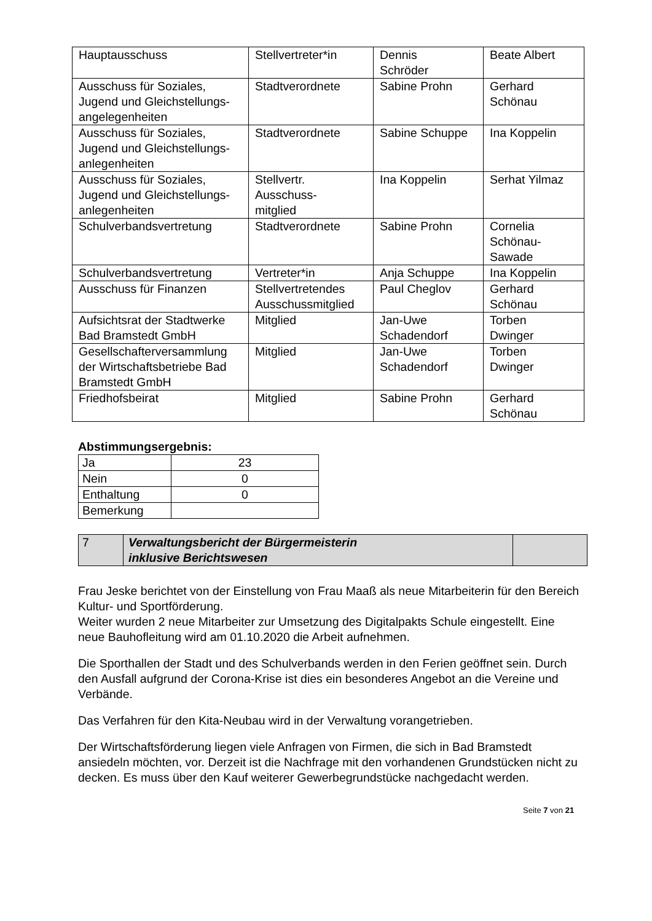| Hauptausschuss | Stellvertreter*in | Dennis Schröder | Beate Albert |
| Ausschuss für Soziales, Jugend und Gleichstellungs-angelegenheiten | Stadtverordnete | Sabine Prohn | Gerhard Schönau |
| Ausschuss für Soziales, Jugend und Gleichstellungs-anlegenheiten | Stadtverordnete | Sabine Schuppe | Ina Koppelin |
| Ausschuss für Soziales, Jugend und Gleichstellungs-anlegenheiten | Stellvertr. Ausschuss- mitglied | Ina Koppelin | Serhat Yilmaz |
| Schulverbandsvertretung | Stadtverordnete | Sabine Prohn | Cornelia Schönau- Sawade |
| Schulverbandsvertretung | Vertreter*in | Anja Schuppe | Ina Koppelin |
| Ausschuss für Finanzen | Stellvertretendes Ausschussmitglied | Paul Cheglov | Gerhard Schönau |
| Aufsichtsrat der Stadtwerke Bad Bramstedt GmbH | Mitglied | Jan-Uwe Schadendorf | Torben Dwinger |
| Gesellschafterversammlung der Wirtschaftsbetriebe Bad Bramstedt GmbH | Mitglied | Jan-Uwe Schadendorf | Torben Dwinger |
| Friedhofsbeirat | Mitglied | Sabine Prohn | Gerhard Schönau |
Abstimmungsergebnis:
| Ja | 23 |
| Nein | 0 |
| Enthaltung | 0 |
| Bemerkung | |
| 7 | Verwaltungsbericht der Bürgermeisterin inklusive Berichtswesen | |
Frau Jeske berichtet von der Einstellung von Frau Maaß als neue Mitarbeiterin für den Bereich Kultur- und Sportförderung.
Weiter wurden 2 neue Mitarbeiter zur Umsetzung des Digitalpakts Schule eingestellt. Eine neue Bauhofleitung wird am 01.10.2020 die Arbeit aufnehmen.
Die Sporthallen der Stadt und des Schulverbands werden in den Ferien geöffnet sein. Durch den Ausfall aufgrund der Corona-Krise ist dies ein besonderes Angebot an die Vereine und Verbände.
Das Verfahren für den Kita-Neubau wird in der Verwaltung vorangetrieben.
Der Wirtschaftsförderung liegen viele Anfragen von Firmen, die sich in Bad Bramstedt ansiedeln möchten, vor. Derzeit ist die Nachfrage mit den vorhandenen Grundstücken nicht zu decken. Es muss über den Kauf weiterer Gewerbegrundstücke nachgedacht werden.
Seite 7 von 21